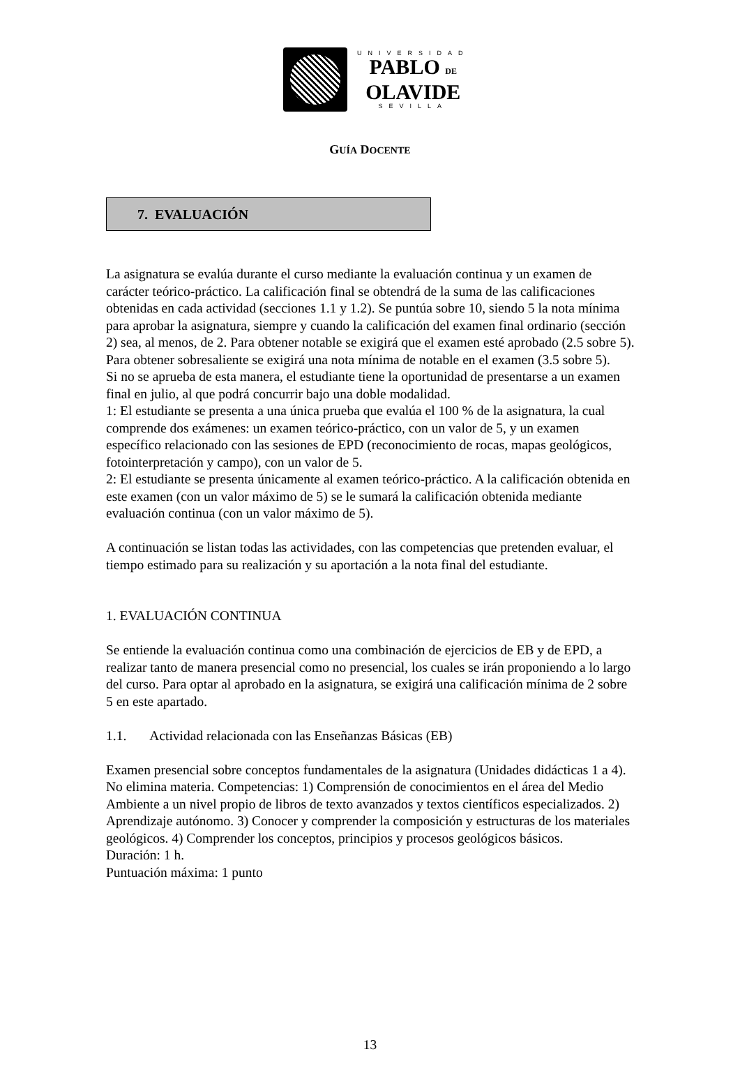UNIVERSIDAD
PABLO DE
OLAVIDE
SEVILLA
GUÍA DOCENTE
7. EVALUACIÓN
La asignatura se evalúa durante el curso mediante la evaluación continua y un examen de carácter teórico-práctico. La calificación final se obtendrá de la suma de las calificaciones obtenidas en cada actividad (secciones 1.1 y 1.2). Se puntúa sobre 10, siendo 5 la nota mínima para aprobar la asignatura, siempre y cuando la calificación del examen final ordinario (sección 2) sea, al menos, de 2. Para obtener notable se exigirá que el examen esté aprobado (2.5 sobre 5). Para obtener sobresaliente se exigirá una nota mínima de notable en el examen (3.5 sobre 5).
Si no se aprueba de esta manera, el estudiante tiene la oportunidad de presentarse a un examen final en julio, al que podrá concurrir bajo una doble modalidad.
1: El estudiante se presenta a una única prueba que evalúa el 100 % de la asignatura, la cual comprende dos exámenes: un examen teórico-práctico, con un valor de 5, y un examen específico relacionado con las sesiones de EPD (reconocimiento de rocas, mapas geológicos, fotointerpretación y campo), con un valor de 5.
2: El estudiante se presenta únicamente al examen teórico-práctico. A la calificación obtenida en este examen (con un valor máximo de 5) se le sumará la calificación obtenida mediante evaluación continua (con un valor máximo de 5).
A continuación se listan todas las actividades, con las competencias que pretenden evaluar, el tiempo estimado para su realización y su aportación a la nota final del estudiante.
1. EVALUACIÓN CONTINUA
Se entiende la evaluación continua como una combinación de ejercicios de EB y de EPD, a realizar tanto de manera presencial como no presencial, los cuales se irán proponiendo a lo largo del curso. Para optar al aprobado en la asignatura, se exigirá una calificación mínima de 2 sobre 5 en este apartado.
1.1. Actividad relacionada con las Enseñanzas Básicas (EB)
Examen presencial sobre conceptos fundamentales de la asignatura (Unidades didácticas 1 a 4). No elimina materia. Competencias: 1) Comprensión de conocimientos en el área del Medio Ambiente a un nivel propio de libros de texto avanzados y textos científicos especializados. 2) Aprendizaje autónomo. 3) Conocer y comprender la composición y estructuras de los materiales geológicos. 4) Comprender los conceptos, principios y procesos geológicos básicos.
Duración: 1 h.
Puntuación máxima: 1 punto
13